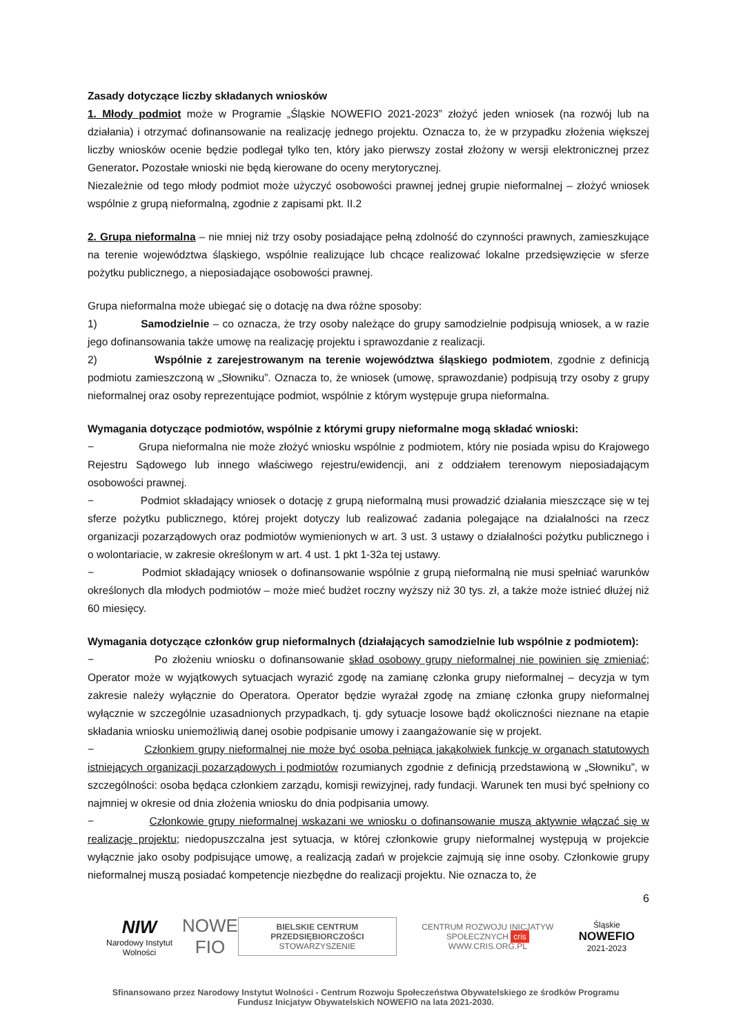Zasady dotyczące liczby składanych wniosków
1. Młody podmiot może w Programie „Śląskie NOWEFIO 2021-2023” złożyć jeden wniosek (na rozwój lub na działania) i otrzymać dofinansowanie na realizację jednego projektu. Oznacza to, że w przypadku złożenia większej liczby wniosków ocenie będzie podlegał tylko ten, który jako pierwszy został złożony w wersji elektronicznej przez Generator. Pozostałe wnioski nie będą kierowane do oceny merytorycznej.
Niezależnie od tego młody podmiot może użyczyć osobowości prawnej jednej grupie nieformalnej – złożyć wniosek wspólnie z grupą nieformalną, zgodnie z zapisami pkt. II.2
2. Grupa nieformalna – nie mniej niż trzy osoby posiadające pełną zdolność do czynności prawnych, zamieszkujące na terenie województwa śląskiego, wspólnie realizujące lub chcące realizować lokalne przedsięwzięcie w sferze pożytku publicznego, a nieposiadające osobowości prawnej.
Grupa nieformalna może ubiegać się o dotację na dwa różne sposoby:
1) Samodzielnie – co oznacza, że trzy osoby należące do grupy samodzielnie podpisują wniosek, a w razie jego dofinansowania także umowę na realizację projektu i sprawozdanie z realizacji.
2) Wspólnie z zarejestrowanym na terenie województwa śląskiego podmiotem, zgodnie z definicją podmiotu zamieszczoną w „Słowniku”. Oznacza to, że wniosek (umowę, sprawozdanie) podpisują trzy osoby z grupy nieformalnej oraz osoby reprezentujące podmiot, wspólnie z którym występuje grupa nieformalna.
Wymagania dotyczące podmiotów, wspólnie z którymi grupy nieformalne mogą składać wnioski:
− Grupa nieformalna nie może złożyć wniosku wspólnie z podmiotem, który nie posiada wpisu do Krajowego Rejestru Sądowego lub innego właściwego rejestru/ewidencji, ani z oddziałem terenowym nieposiadającym osobowości prawnej.
− Podmiot składający wniosek o dotację z grupą nieformalną musi prowadzić działania mieszczące się w tej sferze pożytku publicznego, której projekt dotyczy lub realizować zadania polegające na działalności na rzecz organizacji pozarządowych oraz podmiotów wymienionych w art. 3 ust. 3 ustawy o działalności pożytku publicznego i o wolontariacie, w zakresie określonym w art. 4 ust. 1 pkt 1-32a tej ustawy.
− Podmiot składający wniosek o dofinansowanie wspólnie z grupą nieformalną nie musi spełniać warunków określonych dla młodych podmiotów – może mieć budżet roczny wyższy niż 30 tys. zł, a także może istnieć dłużej niż 60 miesięcy.
Wymagania dotyczące członków grup nieformalnych (działających samodzielnie lub wspólnie z podmiotem):
− Po złożeniu wniosku o dofinansowanie skład osobowy grupy nieformalnej nie powinien się zmieniać; Operator może w wyjątkowych sytuacjach wyrazić zgodę na zamianę członka grupy nieformalnej – decyzja w tym zakresie należy wyłącznie do Operatora. Operator będzie wyrażał zgodę na zmianę członka grupy nieformalnej wyłącznie w szczególnie uzasadnionych przypadkach, tj. gdy sytuacje losowe bądź okoliczności nieznane na etapie składania wniosku uniemożliwią danej osobie podpisanie umowy i zaangażowanie się w projekt.
− Członkiem grupy nieformalnej nie może być osoba pełniąca jakąkolwiek funkcję w organach statutowych istniejących organizacji pozarządowych i podmiotów rozumianych zgodnie z definicją przedstawioną w „Słowniku”, w szczególności: osoba będąca członkiem zarządu, komisji rewizyjnej, rady fundacji. Warunek ten musi być spełniony co najmniej w okresie od dnia złożenia wniosku do dnia podpisania umowy.
− Członkowie grupy nieformalnej wskazani we wniosku o dofinansowanie muszą aktywnie włączać się w realizację projektu; niedopuszczalna jest sytuacja, w której członkowie grupy nieformalnej występują w projekcie wyłącznie jako osoby podpisujące umowę, a realizacją zadań w projekcie zajmują się inne osoby. Członkowie grupy nieformalnej muszą posiadać kompetencje niezbędne do realizacji projektu. Nie oznacza to, że
6
NIW
Narodowy Instytut Wolności
NOWE
FIO
BIELSKIE CENTRUM PRZEDSIĘBIORCZOŚCI
STOWARZYSZENIE
CENTRUM ROZWOJU INICJATYW SPOŁECZNYCH cris
WWW.CRIS.ORG.PL
Śląskie
NOWEFIO
2021-2023
Sfinansowano przez Narodowy Instytut Wolności - Centrum Rozwoju Społeczeństwa Obywatelskiego ze środków Programu Fundusz Inicjatyw Obywatelskich NOWEFIO na lata 2021-2030.